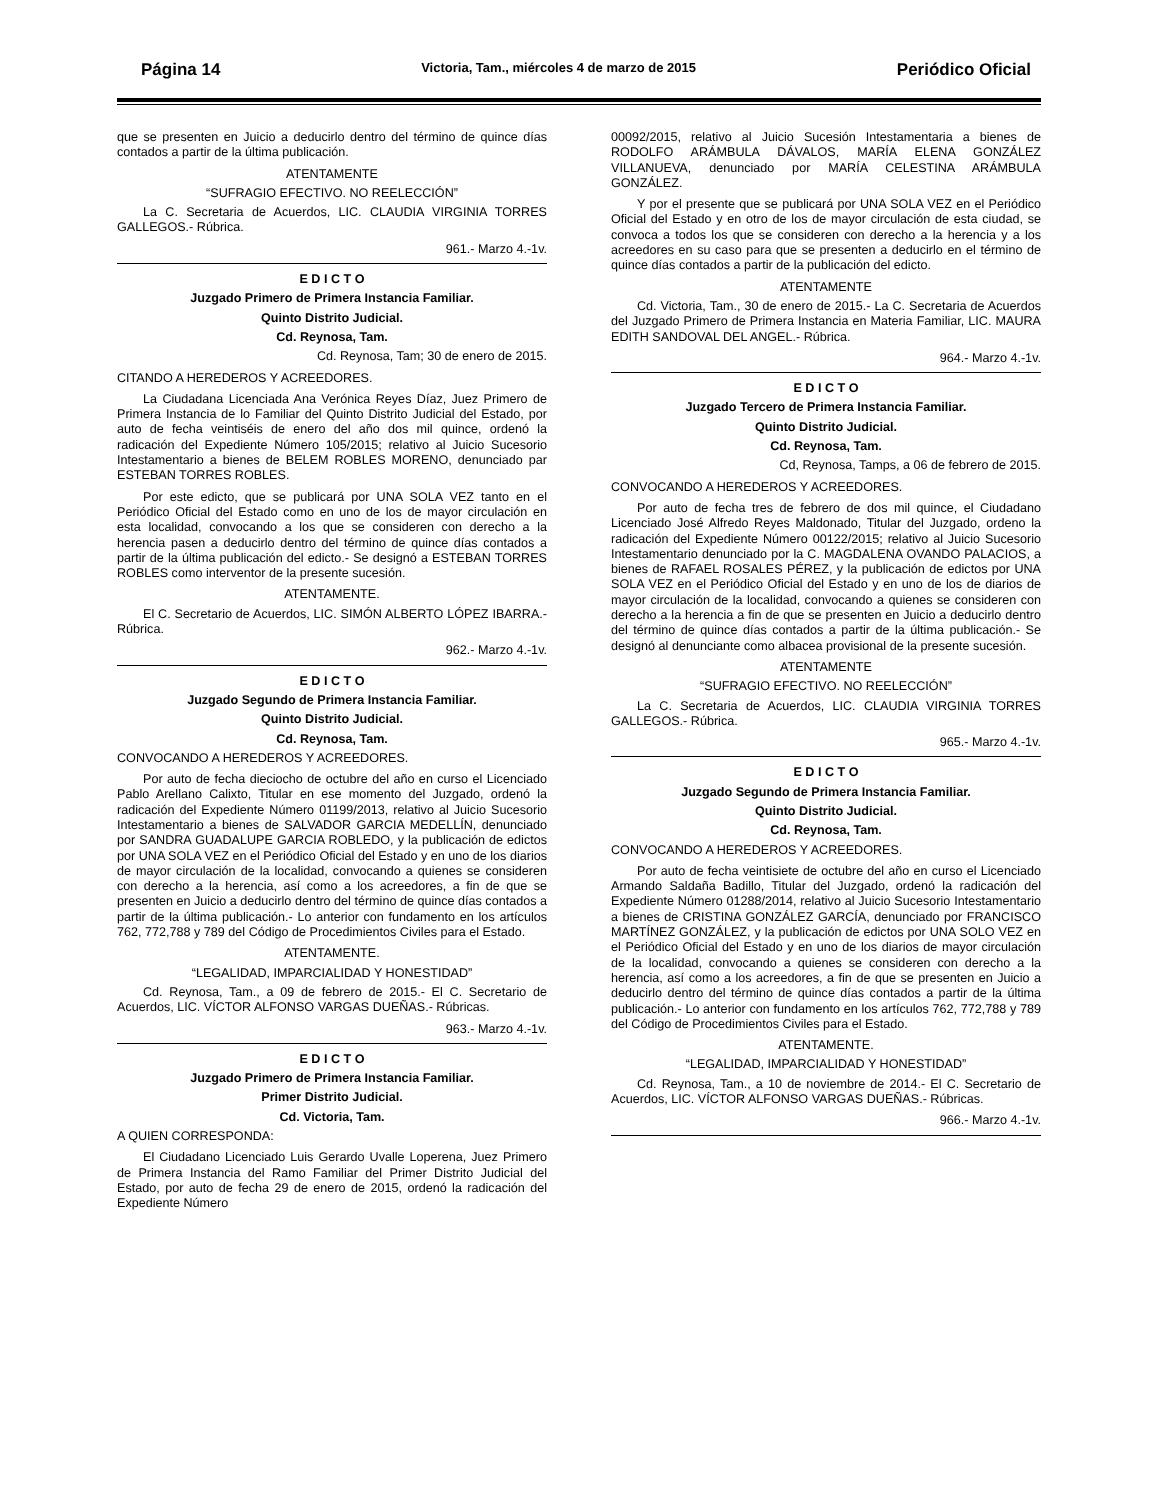Página 14 Victoria, Tam., miércoles 4 de marzo de 2015 Periódico Oficial
que se presenten en Juicio a deducirlo dentro del término de quince días contados a partir de la última publicación.
ATENTAMENTE
“SUFRAGIO EFECTIVO. NO REELECCIÓN”
La C. Secretaria de Acuerdos, LIC. CLAUDIA VIRGINIA TORRES GALLEGOS.- Rúbrica.
961.- Marzo 4.-1v.
E D I C T O
Juzgado Primero de Primera Instancia Familiar.
Quinto Distrito Judicial.
Cd. Reynosa, Tam.
Cd. Reynosa, Tam; 30 de enero de 2015.
CITANDO A HEREDEROS Y ACREEDORES.
La Ciudadana Licenciada Ana Verónica Reyes Díaz, Juez Primero de Primera Instancia de lo Familiar del Quinto Distrito Judicial del Estado, por auto de fecha veintiséis de enero del año dos mil quince, ordenó la radicación del Expediente Número 105/2015; relativo al Juicio Sucesorio Intestamentario a bienes de BELEM ROBLES MORENO, denunciado par ESTEBAN TORRES ROBLES.
Por este edicto, que se publicará por UNA SOLA VEZ tanto en el Periódico Oficial del Estado como en uno de los de mayor circulación en esta localidad, convocando a los que se consideren con derecho a la herencia pasen a deducirlo dentro del término de quince días contados a partir de la última publicación del edicto.- Se designó a ESTEBAN TORRES ROBLES como interventor de la presente sucesión.
ATENTAMENTE.
El C. Secretario de Acuerdos, LIC. SIMÓN ALBERTO LÓPEZ IBARRA.- Rúbrica.
962.- Marzo 4.-1v.
E D I C T O
Juzgado Segundo de Primera Instancia Familiar.
Quinto Distrito Judicial.
Cd. Reynosa, Tam.
CONVOCANDO A HEREDEROS Y ACREEDORES.
Por auto de fecha dieciocho de octubre del año en curso el Licenciado Pablo Arellano Calixto, Titular en ese momento del Juzgado, ordenó la radicación del Expediente Número 01199/2013, relativo al Juicio Sucesorio Intestamentario a bienes de SALVADOR GARCIA MEDELLÍN, denunciado por SANDRA GUADALUPE GARCIA ROBLEDO, y la publicación de edictos por UNA SOLA VEZ en el Periódico Oficial del Estado y en uno de los diarios de mayor circulación de la localidad, convocando a quienes se consideren con derecho a la herencia, así como a los acreedores, a fin de que se presenten en Juicio a deducirlo dentro del término de quince días contados a partir de la última publicación.- Lo anterior con fundamento en los artículos 762, 772,788 y 789 del Código de Procedimientos Civiles para el Estado.
ATENTAMENTE.
“LEGALIDAD, IMPARCIALIDAD Y HONESTIDAD”
Cd. Reynosa, Tam., a 09 de febrero de 2015.- El C. Secretario de Acuerdos, LIC. VÍCTOR ALFONSO VARGAS DUEÑAS.- Rúbricas.
963.- Marzo 4.-1v.
E D I C T O
Juzgado Primero de Primera Instancia Familiar.
Primer Distrito Judicial.
Cd. Victoria, Tam.
A QUIEN CORRESPONDA:
El Ciudadano Licenciado Luis Gerardo Uvalle Loperena, Juez Primero de Primera Instancia del Ramo Familiar del Primer Distrito Judicial del Estado, por auto de fecha 29 de enero de 2015, ordenó la radicación del Expediente Número
00092/2015, relativo al Juicio Sucesión Intestamentaria a bienes de RODOLFO ARÁMBULA DÁVALOS, MARÍA ELENA GONZÁLEZ VILLANUEVA, denunciado por MARÍA CELESTINA ARÁMBULA GONZÁLEZ.
Y por el presente que se publicará por UNA SOLA VEZ en el Periódico Oficial del Estado y en otro de los de mayor circulación de esta ciudad, se convoca a todos los que se consideren con derecho a la herencia y a los acreedores en su caso para que se presenten a deducirlo en el término de quince días contados a partir de la publicación del edicto.
ATENTAMENTE
Cd. Victoria, Tam., 30 de enero de 2015.- La C. Secretaria de Acuerdos del Juzgado Primero de Primera Instancia en Materia Familiar, LIC. MAURA EDITH SANDOVAL DEL ANGEL.- Rúbrica.
964.- Marzo 4.-1v.
E D I C T O
Juzgado Tercero de Primera Instancia Familiar.
Quinto Distrito Judicial.
Cd. Reynosa, Tam.
Cd, Reynosa, Tamps, a 06 de febrero de 2015.
CONVOCANDO A HEREDEROS Y ACREEDORES.
Por auto de fecha tres de febrero de dos mil quince, el Ciudadano Licenciado José Alfredo Reyes Maldonado, Titular del Juzgado, ordeno la radicación del Expediente Número 00122/2015; relativo al Juicio Sucesorio Intestamentario denunciado por la C. MAGDALENA OVANDO PALACIOS, a bienes de RAFAEL ROSALES PÉREZ, y la publicación de edictos por UNA SOLA VEZ en el Periódico Oficial del Estado y en uno de los de diarios de mayor circulación de la localidad, convocando a quienes se consideren con derecho a la herencia a fin de que se presenten en Juicio a deducirlo dentro del término de quince días contados a partir de la última publicación.- Se designó al denunciante como albacea provisional de la presente sucesión.
ATENTAMENTE
“SUFRAGIO EFECTIVO. NO REELECCIÓN”
La C. Secretaria de Acuerdos, LIC. CLAUDIA VIRGINIA TORRES GALLEGOS.- Rúbrica.
965.- Marzo 4.-1v.
E D I C T O
Juzgado Segundo de Primera Instancia Familiar.
Quinto Distrito Judicial.
Cd. Reynosa, Tam.
CONVOCANDO A HEREDEROS Y ACREEDORES.
Por auto de fecha veintisiete de octubre del año en curso el Licenciado Armando Saldaña Badillo, Titular del Juzgado, ordenó la radicación del Expediente Número 01288/2014, relativo al Juicio Sucesorio Intestamentario a bienes de CRISTINA GONZÁLEZ GARCÍA, denunciado por FRANCISCO MARTÍNEZ GONZÁLEZ, y la publicación de edictos por UNA SOLO VEZ en el Periódico Oficial del Estado y en uno de los diarios de mayor circulación de la localidad, convocando a quienes se consideren con derecho a la herencia, así como a los acreedores, a fin de que se presenten en Juicio a deducirlo dentro del término de quince días contados a partir de la última publicación.- Lo anterior con fundamento en los artículos 762, 772,788 y 789 del Código de Procedimientos Civiles para el Estado.
ATENTAMENTE.
“LEGALIDAD, IMPARCIALIDAD Y HONESTIDAD”
Cd. Reynosa, Tam., a 10 de noviembre de 2014.- El C. Secretario de Acuerdos, LIC. VÍCTOR ALFONSO VARGAS DUEÑAS.- Rúbricas.
966.- Marzo 4.-1v.